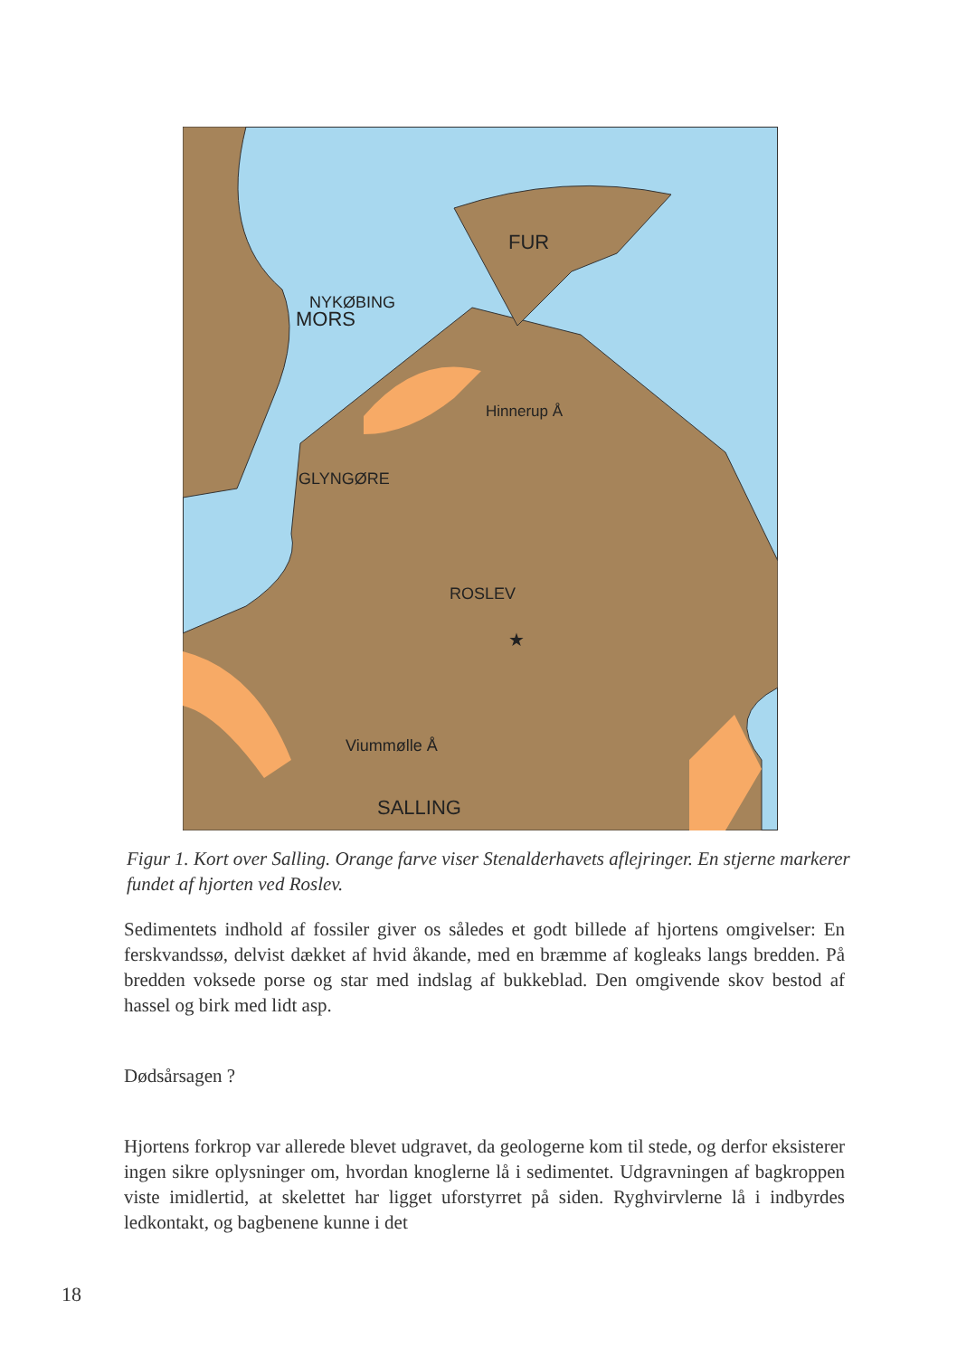MORS
NYKØBING
FUR
Hinnerup Å
GLYNGØRE
ROSLEV
★
Viummølle Å
SALLING
Figur 1. Kort over Salling. Orange farve viser Stenalderhavets aflejringer. En stjerne markerer fundet af hjorten ved Roslev.
Sedimentets indhold af fossiler giver os således et godt billede af hjortens omgivelser: En ferskvandssø, delvist dækket af hvid åkande, med en bræmme af kogleaks langs bredden. På bredden voksede porse og star med indslag af bukkeblad. Den omgivende skov bestod af hassel og birk med lidt asp.
Dødsårsagen ?
Hjortens forkrop var allerede blevet udgravet, da geologerne kom til stede, og derfor eksisterer ingen sikre oplysninger om, hvordan knoglerne lå i sedimentet. Udgravningen af bagkroppen viste imidlertid, at skelettet har ligget uforstyrret på siden. Ryghvirvlerne lå i indbyrdes ledkontakt, og bagbenene kunne i det
18